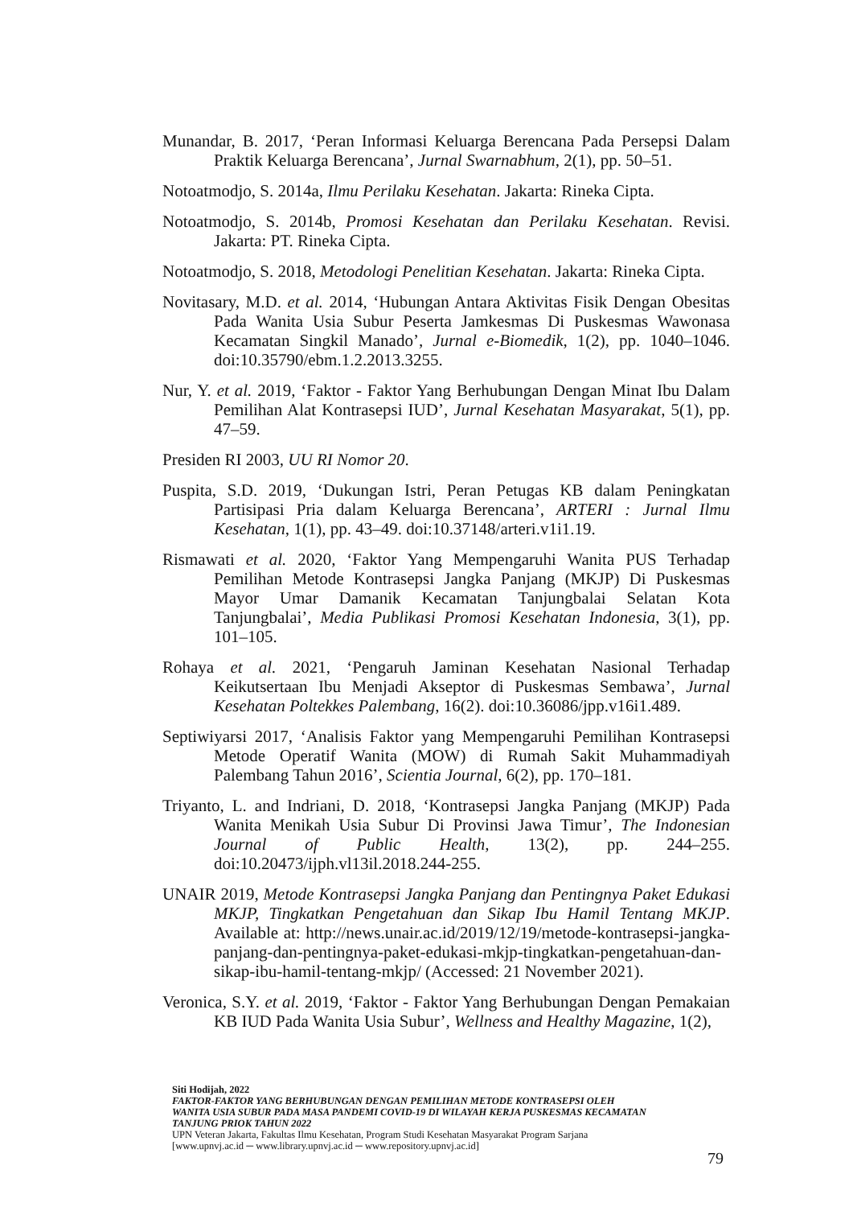Munandar, B. 2017, ‘Peran Informasi Keluarga Berencana Pada Persepsi Dalam Praktik Keluarga Berencana’, Jurnal Swarnabhum, 2(1), pp. 50–51.
Notoatmodjo, S. 2014a, Ilmu Perilaku Kesehatan. Jakarta: Rineka Cipta.
Notoatmodjo, S. 2014b, Promosi Kesehatan dan Perilaku Kesehatan. Revisi. Jakarta: PT. Rineka Cipta.
Notoatmodjo, S. 2018, Metodologi Penelitian Kesehatan. Jakarta: Rineka Cipta.
Novitasary, M.D. et al. 2014, ‘Hubungan Antara Aktivitas Fisik Dengan Obesitas Pada Wanita Usia Subur Peserta Jamkesmas Di Puskesmas Wawonasa Kecamatan Singkil Manado’, Jurnal e-Biomedik, 1(2), pp. 1040–1046. doi:10.35790/ebm.1.2.2013.3255.
Nur, Y. et al. 2019, ‘Faktor - Faktor Yang Berhubungan Dengan Minat Ibu Dalam Pemilihan Alat Kontrasepsi IUD’, Jurnal Kesehatan Masyarakat, 5(1), pp. 47–59.
Presiden RI 2003, UU RI Nomor 20.
Puspita, S.D. 2019, ‘Dukungan Istri, Peran Petugas KB dalam Peningkatan Partisipasi Pria dalam Keluarga Berencana’, ARTERI : Jurnal Ilmu Kesehatan, 1(1), pp. 43–49. doi:10.37148/arteri.v1i1.19.
Rismawati et al. 2020, ‘Faktor Yang Mempengaruhi Wanita PUS Terhadap Pemilihan Metode Kontrasepsi Jangka Panjang (MKJP) Di Puskesmas Mayor Umar Damanik Kecamatan Tanjungbalai Selatan Kota Tanjungbalai’, Media Publikasi Promosi Kesehatan Indonesia, 3(1), pp. 101–105.
Rohaya et al. 2021, ‘Pengaruh Jaminan Kesehatan Nasional Terhadap Keikutsertaan Ibu Menjadi Akseptor di Puskesmas Sembawa’, Jurnal Kesehatan Poltekkes Palembang, 16(2). doi:10.36086/jpp.v16i1.489.
Septiwiyarsi 2017, ‘Analisis Faktor yang Mempengaruhi Pemilihan Kontrasepsi Metode Operatif Wanita (MOW) di Rumah Sakit Muhammadiyah Palembang Tahun 2016’, Scientia Journal, 6(2), pp. 170–181.
Triyanto, L. and Indriani, D. 2018, ‘Kontrasepsi Jangka Panjang (MKJP) Pada Wanita Menikah Usia Subur Di Provinsi Jawa Timur’, The Indonesian Journal of Public Health, 13(2), pp. 244–255. doi:10.20473/ijph.vl13il.2018.244-255.
UNAIR 2019, Metode Kontrasepsi Jangka Panjang dan Pentingnya Paket Edukasi MKJP, Tingkatkan Pengetahuan dan Sikap Ibu Hamil Tentang MKJP. Available at: http://news.unair.ac.id/2019/12/19/metode-kontrasepsi-jangka-panjang-dan-pentingnya-paket-edukasi-mkjp-tingkatkan-pengetahuan-dan-sikap-ibu-hamil-tentang-mkjp/ (Accessed: 21 November 2021).
Veronica, S.Y. et al. 2019, ‘Faktor - Faktor Yang Berhubungan Dengan Pemakaian KB IUD Pada Wanita Usia Subur’, Wellness and Healthy Magazine, 1(2),
Siti Hodijah, 2022
FAKTOR-FAKTOR YANG BERHUBUNGAN DENGAN PEMILIHAN METODE KONTRASEPSI OLEH WANITA USIA SUBUR PADA MASA PANDEMI COVID-19 DI WILAYAH KERJA PUSKESMAS KECAMATAN TANJUNG PRIOK TAHUN 2022
UPN Veteran Jakarta, Fakultas Ilmu Kesehatan, Program Studi Kesehatan Masyarakat Program Sarjana
[www.upnvj.ac.id ─ www.library.upnvj.ac.id ─ www.repository.upnvj.ac.id]
79